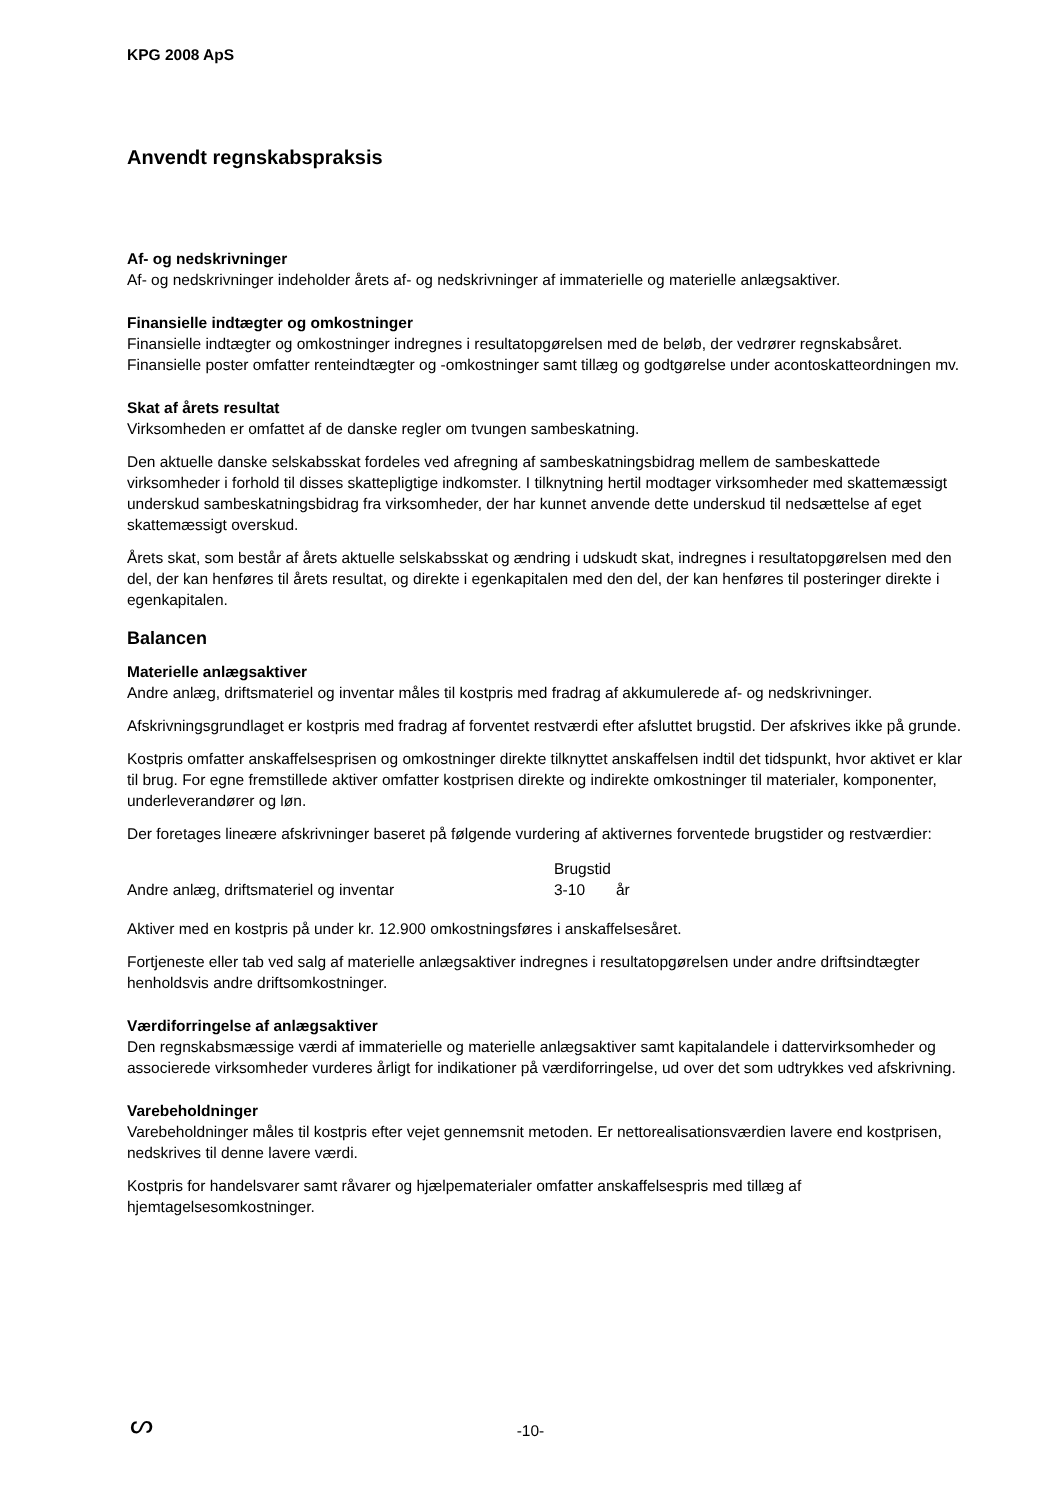KPG 2008 ApS
Anvendt regnskabspraksis
Af- og nedskrivninger
Af- og nedskrivninger indeholder årets af- og nedskrivninger af immaterielle og materielle anlægsaktiver.
Finansielle indtægter og omkostninger
Finansielle indtægter og omkostninger indregnes i resultatopgørelsen med de beløb, der vedrører regnskabsåret. Finansielle poster omfatter renteindtægter og -omkostninger samt tillæg og godtgørelse under acontoskatteordningen mv.
Skat af årets resultat
Virksomheden er omfattet af de danske regler om tvungen sambeskatning.
Den aktuelle danske selskabsskat fordeles ved afregning af sambeskatningsbidrag mellem de sambeskattede virksomheder i forhold til disses skattepligtige indkomster. I tilknytning hertil modtager virksomheder med skattemæssigt underskud sambeskatningsbidrag fra virksomheder, der har kunnet anvende dette underskud til nedsættelse af eget skattemæssigt overskud.
Årets skat, som består af årets aktuelle selskabsskat og ændring i udskudt skat, indregnes i resultatopgørelsen med den del, der kan henføres til årets resultat, og direkte i egenkapitalen med den del, der kan henføres til posteringer direkte i egenkapitalen.
Balancen
Materielle anlægsaktiver
Andre anlæg, driftsmateriel og inventar måles til kostpris med fradrag af akkumulerede af- og nedskrivninger.
Afskrivningsgrundlaget er kostpris med fradrag af forventet restværdi efter afsluttet brugstid. Der afskrives ikke på grunde.
Kostpris omfatter anskaffelsesprisen og omkostninger direkte tilknyttet anskaffelsen indtil det tidspunkt, hvor aktivet er klar til brug. For egne fremstillede aktiver omfatter kostprisen direkte og indirekte omkostninger til materialer, komponenter, underleverandører og løn.
Der foretages lineære afskrivninger baseret på følgende vurdering af aktivernes forventede brugstider og restværdier:
| | Brugstid | |
| --- | --- | --- |
| Andre anlæg, driftsmateriel og inventar | 3-10 | år |
Aktiver med en kostpris på under kr. 12.900 omkostningsføres i anskaffelsesåret.
Fortjeneste eller tab ved salg af materielle anlægsaktiver indregnes i resultatopgørelsen under andre driftsindtægter henholdsvis andre driftsomkostninger.
Værdiforringelse af anlægsaktiver
Den regnskabsmæssige værdi af immaterielle og materielle anlægsaktiver samt kapitalandele i dattervirksomheder og associerede virksomheder vurderes årligt for indikationer på værdiforringelse, ud over det som udtrykkes ved afskrivning.
Varebeholdninger
Varebeholdninger måles til kostpris efter vejet gennemsnit metoden. Er nettorealisationsværdien lavere end kostprisen, nedskrives til denne lavere værdi.
Kostpris for handelsvarer samt råvarer og hjælpematerialer omfatter anskaffelsespris med tillæg af hjemtagelsesomkostninger.
ᔕ
-10-